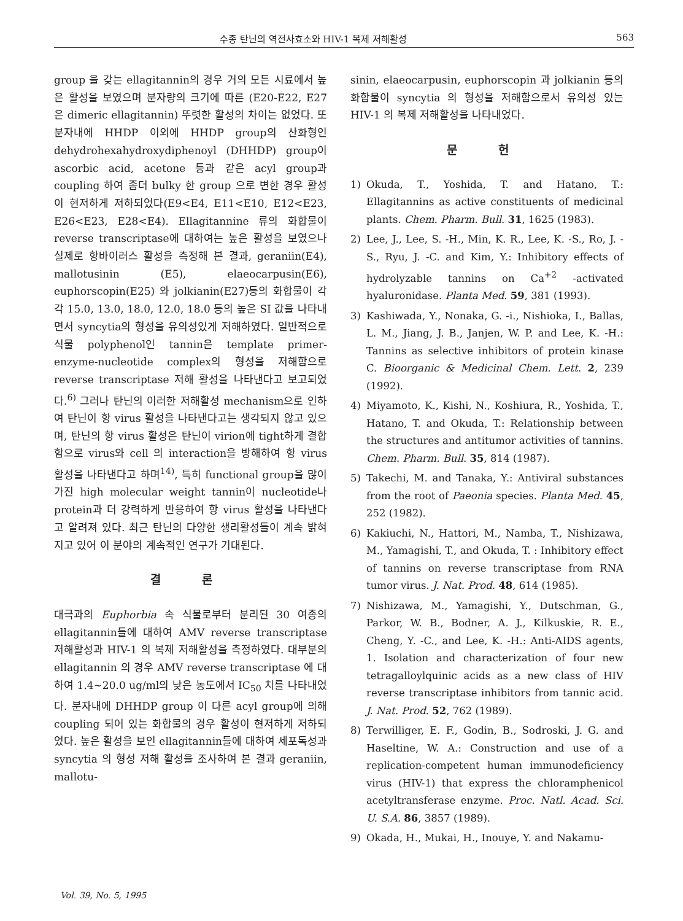수종 탄닌의 역전사효소와 HIV-1 복제 저해활성 563
group 을 갖는 ellagitannin의 경우 거의 모든 시료에서 높은 활성을 보였으며 분자량의 크기에 따른 (E20-E22, E27은 dimeric ellagitannin) 뚜렷한 활성의 차이는 없었다. 또 분자내에 HHDP 이외에 HHDP group의 산화형인 dehydrohexahydroxydiphenoyl (DHHDP) group이 ascorbic acid, acetone 등과 같은 acyl group과 coupling 하여 좀더 bulky 한 group 으로 변한 경우 활성이 현저하게 저하되었다(E9<E4, E11<E10, E12<E23, E26<E23, E28<E4). Ellagitannine 류의 화합물이 reverse transcriptase에 대하여는 높은 활성을 보였으나 실제로 항바이러스 활성을 측정해 본 결과, geraniin(E4), mallotusinin (E5), elaeocarpusin(E6), euphorscopin(E25) 와 jolkianin(E27)등의 화합물이 각각 15.0, 13.0, 18.0, 12.0, 18.0 등의 높은 SI 값을 나타내면서 syncytia의 형성을 유의성있게 저해하였다. 일반적으로 식물 polyphenol인 tannin은 template primer-enzyme-nucleotide complex의 형성을 저해함으로 reverse transcriptase 저해 활성을 나타낸다고 보고되었다.<sup>6)</sup> 그러나 탄닌의 이러한 저해활성 mechanism으로 인하여 탄닌이 항 virus 활성을 나타낸다고는 생각되지 않고 있으며, 탄닌의 항 virus 활성은 탄닌이 virion에 tight하게 결합함으로 virus와 cell 의 interaction을 방해하여 항 virus 활성을 나타낸다고 하며<sup>14)</sup>, 특히 functional group을 많이 가진 high molecular weight tannin이 nucleotide나 protein과 더 강력하게 반응하여 항 virus 활성을 나타낸다고 알려져 있다. 최근 탄닌의 다양한 생리활성들이 계속 밝혀지고 있어 이 분야의 계속적인 연구가 기대된다.
결 론
대극과의 Euphorbia 속 식물로부터 분리된 30 여종의 ellagitannin들에 대하여 AMV reverse transcriptase 저해활성과 HIV-1 의 복제 저해활성을 측정하였다. 대부분의 ellagitannin 의 경우 AMV reverse transcriptase 에 대하여 1.4~20.0 ug/ml의 낮은 농도에서 IC<sub>50</sub> 치를 나타내었다. 분자내에 DHHDP group 이 다른 acyl group에 의해 coupling 되어 있는 화합물의 경우 활성이 현저하게 저하되었다. 높은 활성을 보인 ellagitannin들에 대하여 세포독성과 syncytia 의 형성 저해 활성을 조사하여 본 결과 geraniin, mallotu-
sinin, elaeocarpusin, euphorscopin 과 jolkianin 등의 화합물이 syncytia 의 형성을 저해함으로서 유의성 있는 HIV-1 의 복제 저해활성을 나타내었다.
문 헌
1) Okuda, T., Yoshida, T. and Hatano, T.: Ellagitannins as active constituents of medicinal plants. Chem. Pharm. Bull. 31, 1625 (1983).
2) Lee, J., Lee, S. -H., Min, K. R., Lee, K. -S., Ro, J. -S., Ryu, J. -C. and Kim, Y.: Inhibitory effects of hydrolyzable tannins on Ca<sup>+2</sup> -activated hyaluronidase. Planta Med. 59, 381 (1993).
3) Kashiwada, Y., Nonaka, G. -i., Nishioka, I., Ballas, L. M., Jiang, J. B., Janjen, W. P. and Lee, K. -H.: Tannins as selective inhibitors of protein kinase C. Bioorganic & Medicinal Chem. Lett. 2, 239 (1992).
4) Miyamoto, K., Kishi, N., Koshiura, R., Yoshida, T., Hatano, T. and Okuda, T.: Relationship between the structures and antitumor activities of tannins. Chem. Pharm. Bull. 35, 814 (1987).
5) Takechi, M. and Tanaka, Y.: Antiviral substances from the root of Paeonia species. Planta Med. 45, 252 (1982).
6) Kakiuchi, N., Hattori, M., Namba, T., Nishizawa, M., Yamagishi, T., and Okuda, T. : Inhibitory effect of tannins on reverse transcriptase from RNA tumor virus. J. Nat. Prod. 48, 614 (1985).
7) Nishizawa, M., Yamagishi, Y., Dutschman, G., Parkor, W. B., Bodner, A. J., Kilkuskie, R. E., Cheng, Y. -C., and Lee, K. -H.: Anti-AIDS agents, 1. Isolation and characterization of four new tetragalloylquinic acids as a new class of HIV reverse transcriptase inhibitors from tannic acid. J. Nat. Prod. 52, 762 (1989).
8) Terwilliger, E. F., Godin, B., Sodroski, J. G. and Haseltine, W. A.: Construction and use of a replication-competent human immunodeficiency virus (HIV-1) that express the chloramphenicol acetyltransferase enzyme. Proc. Natl. Acad. Sci. U. S.A. 86, 3857 (1989).
9) Okada, H., Mukai, H., Inouye, Y. and Nakamu-
Vol. 39, No. 5, 1995